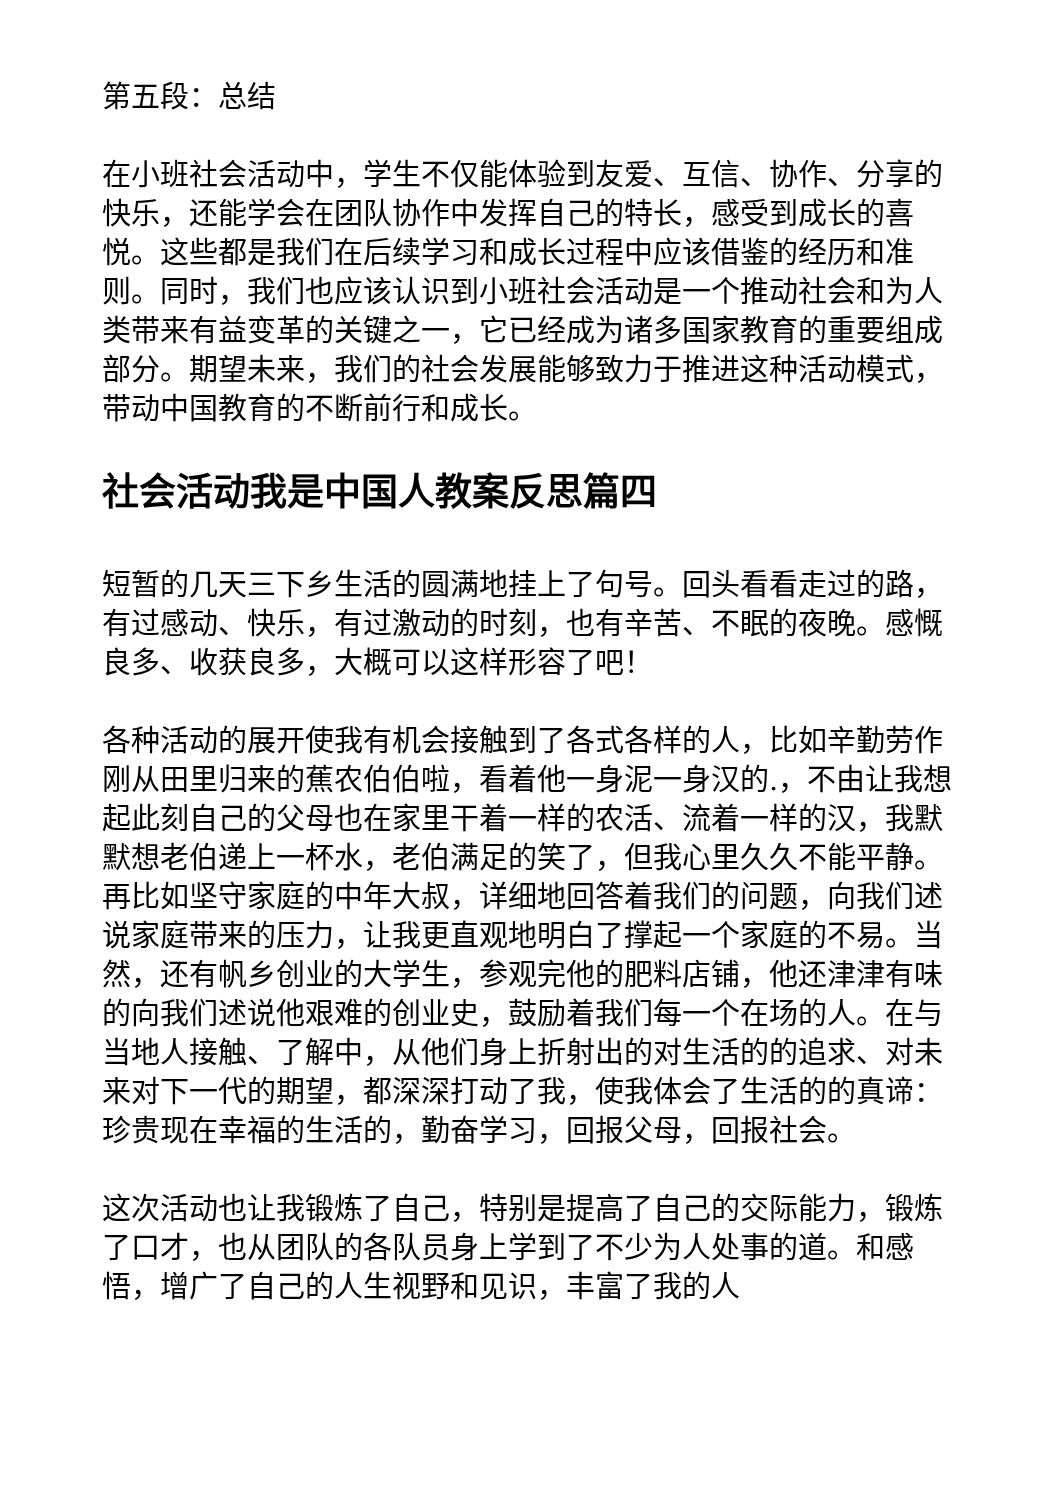第五段：总结
在小班社会活动中，学生不仅能体验到友爱、互信、协作、分享的快乐，还能学会在团队协作中发挥自己的特长，感受到成长的喜悦。这些都是我们在后续学习和成长过程中应该借鉴的经历和准则。同时，我们也应该认识到小班社会活动是一个推动社会和为人类带来有益变革的关键之一，它已经成为诸多国家教育的重要组成部分。期望未来，我们的社会发展能够致力于推进这种活动模式，带动中国教育的不断前行和成长。
社会活动我是中国人教案反思篇四
短暂的几天三下乡生活的圆满地挂上了句号。回头看看走过的路，有过感动、快乐，有过激动的时刻，也有辛苦、不眠的夜晚。感慨良多、收获良多，大概可以这样形容了吧！
各种活动的展开使我有机会接触到了各式各样的人，比如辛勤劳作刚从田里归来的蕉农伯伯啦，看着他一身泥一身汉的.，不由让我想起此刻自己的父母也在家里干着一样的农活、流着一样的汉，我默默想老伯递上一杯水，老伯满足的笑了，但我心里久久不能平静。再比如坚守家庭的中年大叔，详细地回答着我们的问题，向我们述说家庭带来的压力，让我更直观地明白了撑起一个家庭的不易。当然，还有帆乡创业的大学生，参观完他的肥料店铺，他还津津有味的向我们述说他艰难的创业史，鼓励着我们每一个在场的人。在与当地人接触、了解中，从他们身上折射出的对生活的的追求、对未来对下一代的期望，都深深打动了我，使我体会了生活的的真谛：珍贵现在幸福的生活的，勤奋学习，回报父母，回报社会。
这次活动也让我锻炼了自己，特别是提高了自己的交际能力，锻炼了口才，也从团队的各队员身上学到了不少为人处事的道。和感悟，增广了自己的人生视野和见识，丰富了我的人